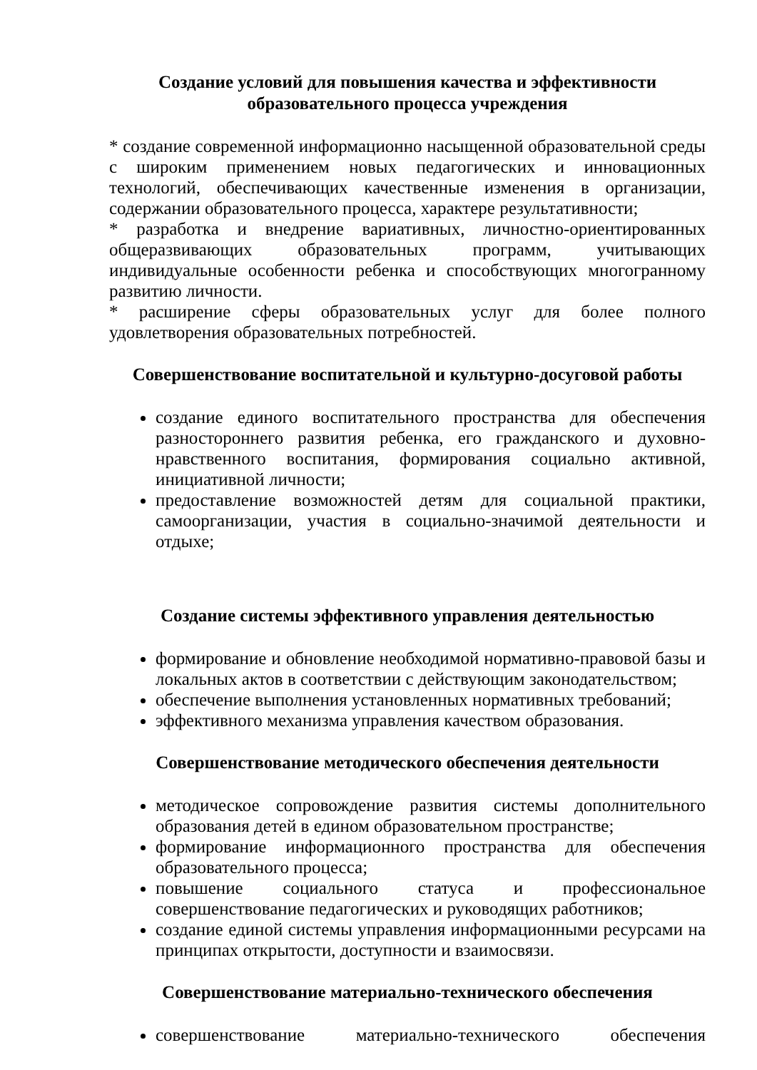Создание условий для повышения качества и эффективности
образовательного процесса учреждения
* создание современной информационно насыщенной образовательной среды с широким применением новых педагогических и инновационных технологий, обеспечивающих качественные изменения в организации, содержании образовательного процесса, характере результативности;
* разработка и внедрение вариативных, личностно-ориентированных общеразвивающих образовательных программ, учитывающих индивидуальные особенности ребенка и способствующих многогранному развитию личности.
* расширение сферы образовательных услуг для более полного удовлетворения образовательных потребностей.
Совершенствование воспитательной и культурно-досуговой работы
создание единого воспитательного пространства для обеспечения разностороннего развития ребенка, его гражданского и духовно-нравственного воспитания, формирования социально активной, инициативной личности;
предоставление возможностей детям для социальной практики, самоорганизации, участия в социально-значимой деятельности и отдыхе;
Создание системы эффективного управления деятельностью
формирование и обновление необходимой нормативно-правовой базы и локальных актов в соответствии с действующим законодательством;
обеспечение выполнения установленных нормативных требований;
эффективного механизма управления качеством образования.
Совершенствование методического обеспечения деятельности
методическое сопровождение развития системы дополнительного образования детей в едином образовательном пространстве;
формирование информационного пространства для обеспечения образовательного процесса;
повышение социального статуса и профессиональное совершенствование педагогических и руководящих работников;
создание единой системы управления информационными ресурсами на принципах открытости, доступности и взаимосвязи.
Совершенствование материально-технического обеспечения
совершенствование материально-технического обеспечения